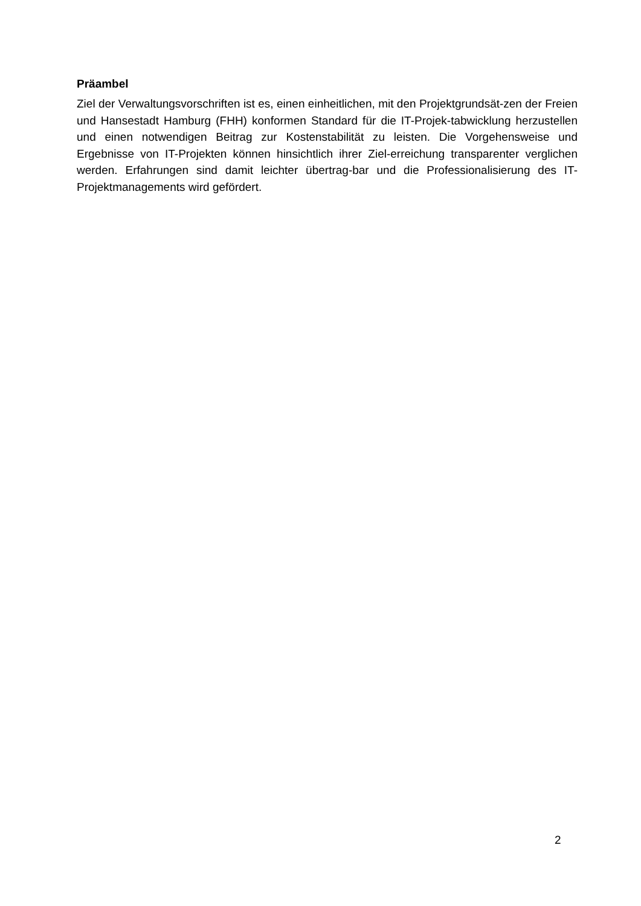Präambel
Ziel der Verwaltungsvorschriften ist es, einen einheitlichen, mit den Projektgrundsät-zen der Freien und Hansestadt Hamburg (FHH) konformen Standard für die IT-Projek-tabwicklung herzustellen und einen notwendigen Beitrag zur Kostenstabilität zu leisten. Die Vorgehensweise und Ergebnisse von IT-Projekten können hinsichtlich ihrer Ziel-erreichung transparenter verglichen werden. Erfahrungen sind damit leichter übertrag-bar und die Professionalisierung des IT-Projektmanagements wird gefördert.
2